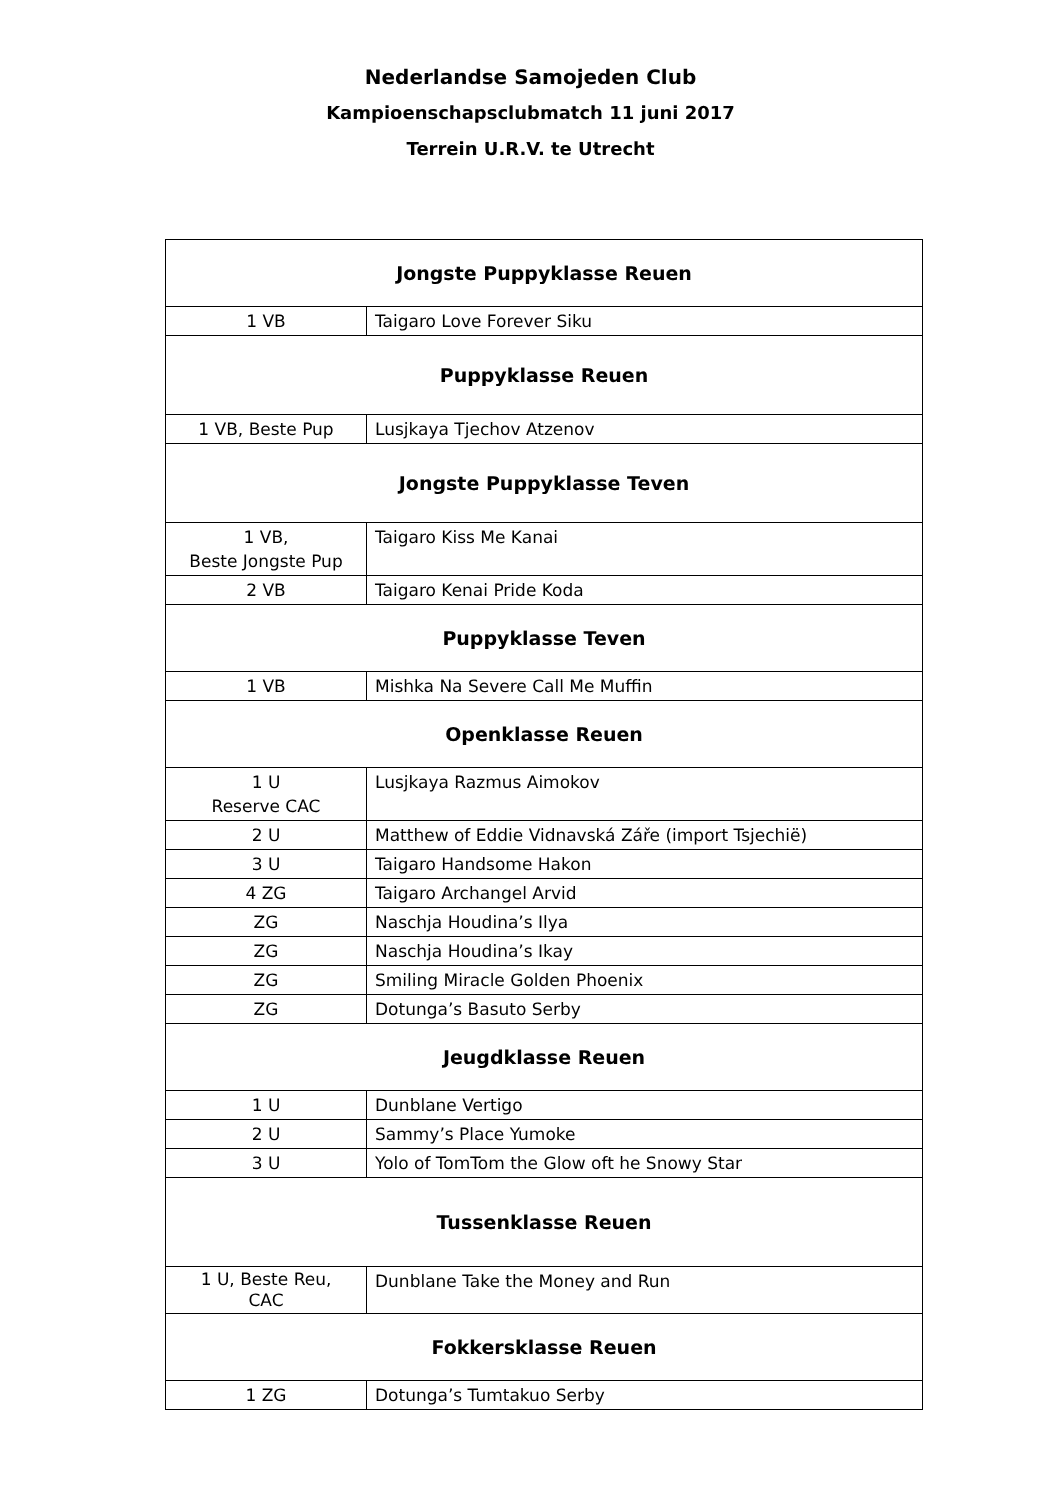Nederlandse Samojeden Club
Kampioenschapsclubmatch 11 juni 2017
Terrein U.R.V. te Utrecht
| Jongste Puppyklasse Reuen | |
| --- | --- |
| 1 VB | Taigaro Love Forever Siku |
| Puppyklasse Reuen | |
| 1 VB, Beste Pup | Lusjkaya Tjechov Atzenov |
| Jongste Puppyklasse Teven | |
| 1 VB, Beste Jongste Pup | Taigaro Kiss Me Kanai |
| 2 VB | Taigaro Kenai Pride Koda |
| Puppyklasse Teven | |
| 1 VB | Mishka Na Severe Call Me Muffin |
| Openklasse Reuen | |
| 1 U Reserve CAC | Lusjkaya Razmus Aimokov |
| 2 U | Matthew of Eddie Vidnavská Záře (import Tsjechië) |
| 3 U | Taigaro Handsome Hakon |
| 4 ZG | Taigaro Archangel Arvid |
| ZG | Naschja Houdina’s Ilya |
| ZG | Naschja Houdina’s Ikay |
| ZG | Smiling Miracle Golden Phoenix |
| ZG | Dotunga’s Basuto Serby |
| Jeugdklasse Reuen | |
| 1 U | Dunblane Vertigo |
| 2 U | Sammy’s Place Yumoke |
| 3 U | Yolo of TomTom the Glow oft he Snowy Star |
| Tussenklasse Reuen | |
| 1 U, Beste Reu, CAC | Dunblane Take the Money and Run |
| Fokkersklasse Reuen | |
| 1 ZG | Dotunga’s Tumtakuo Serby |